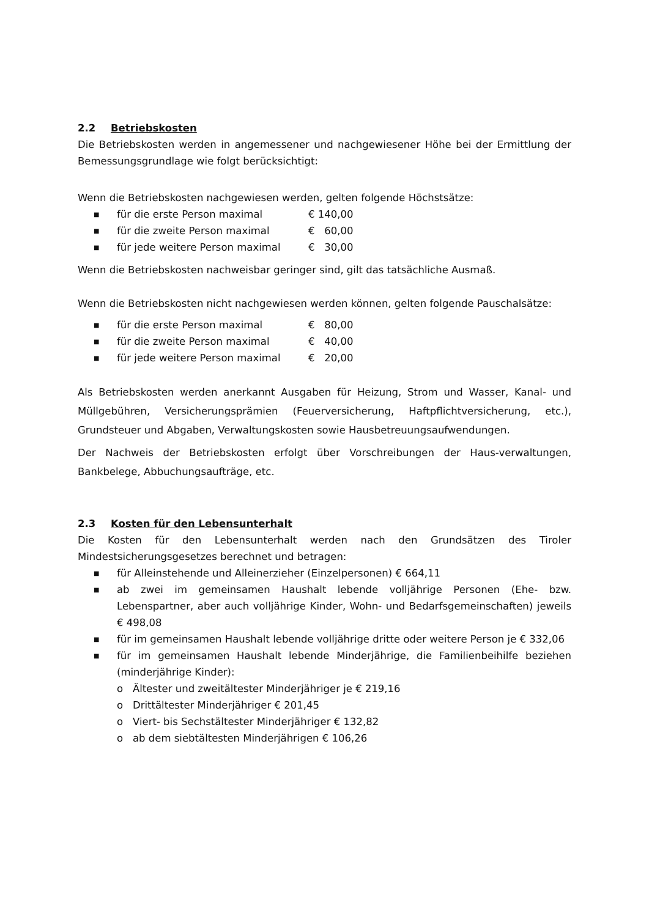2.2 Betriebskosten
Die Betriebskosten werden in angemessener und nachgewiesener Höhe bei der Ermittlung der Bemessungsgrundlage wie folgt berücksichtigt:
Wenn die Betriebskosten nachgewiesen werden, gelten folgende Höchstsätze:
■ für die erste Person maximal € 140,00
■ für die zweite Person maximal € 60,00
■ für jede weitere Person maximal € 30,00
Wenn die Betriebskosten nachweisbar geringer sind, gilt das tatsächliche Ausmaß.
Wenn die Betriebskosten nicht nachgewiesen werden können, gelten folgende Pauschalsätze:
■ für die erste Person maximal € 80,00
■ für die zweite Person maximal € 40,00
■ für jede weitere Person maximal € 20,00
Als Betriebskosten werden anerkannt Ausgaben für Heizung, Strom und Wasser, Kanal- und Müllgebühren, Versicherungsprämien (Feuerversicherung, Haftpflichtversicherung, etc.), Grundsteuer und Abgaben, Verwaltungskosten sowie Hausbetreuungsaufwendungen.
Der Nachweis der Betriebskosten erfolgt über Vorschreibungen der Haus-verwaltungen, Bankbelege, Abbuchungsaufträge, etc.
2.3 Kosten für den Lebensunterhalt
Die Kosten für den Lebensunterhalt werden nach den Grundsätzen des Tiroler Mindestsicherungsgesetzes berechnet und betragen:
■ für Alleinstehende und Alleinerzieher (Einzelpersonen) € 664,11
■ ab zwei im gemeinsamen Haushalt lebende volljährige Personen (Ehe- bzw. Lebenspartner, aber auch volljährige Kinder, Wohn- und Bedarfsgemeinschaften) jeweils € 498,08
■ für im gemeinsamen Haushalt lebende volljährige dritte oder weitere Person je € 332,06
■ für im gemeinsamen Haushalt lebende Minderjährige, die Familienbeihilfe beziehen (minderjährige Kinder):
o Ältester und zweitältester Minderjähriger je € 219,16
o Drittältester Minderjähriger € 201,45
o Viert- bis Sechstältester Minderjähriger € 132,82
o ab dem siebtältesten Minderjährigen € 106,26